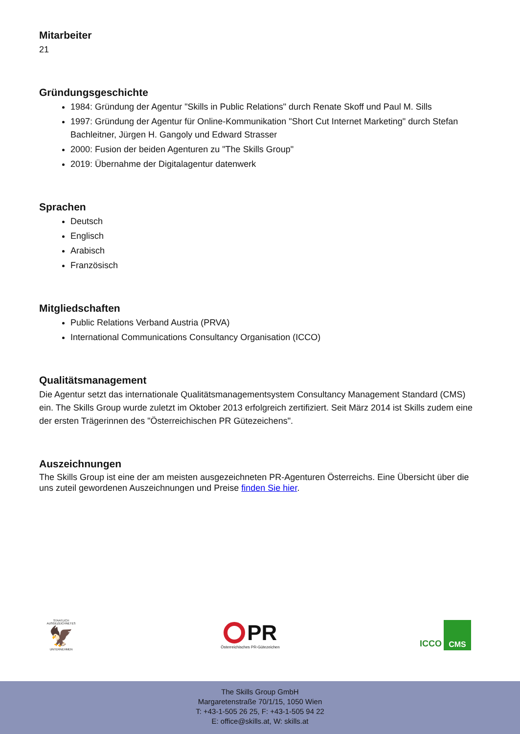Mitarbeiter
21
Gründungsgeschichte
1984: Gründung der Agentur "Skills in Public Relations" durch Renate Skoff und Paul M. Sills
1997: Gründung der Agentur für Online-Kommunikation "Short Cut Internet Marketing" durch Stefan Bachleitner, Jürgen H. Gangoly und Edward Strasser
2000: Fusion der beiden Agenturen zu "The Skills Group"
2019: Übernahme der Digitalagentur datenwerk
Sprachen
Deutsch
Englisch
Arabisch
Französisch
Mitgliedschaften
Public Relations Verband Austria (PRVA)
International Communications Consultancy Organisation (ICCO)
Qualitätsmanagement
Die Agentur setzt das internationale Qualitätsmanagementsystem Consultancy Management Standard (CMS) ein. The Skills Group wurde zuletzt im Oktober 2013 erfolgreich zertifiziert. Seit März 2014 ist Skills zudem eine der ersten Trägerinnen des "Österreichischen PR Gütezeichens".
Auszeichnungen
The Skills Group ist eine der am meisten ausgezeichneten PR-Agenturen Österreichs. Eine Übersicht über die uns zuteil gewordenen Auszeichnungen und Preise finden Sie hier.
STAATLICH AUSGEZEICHNETES
🦅
UNTERNEHMEN
PR
Österreichisches PR-Gütezeichen
ICCO
CMS
The Skills Group GmbH
Margaretenstraße 70/1/15, 1050 Wien
T: +43-1-505 26 25, F: +43-1-505 94 22
E: office@skills.at, W: skills.at